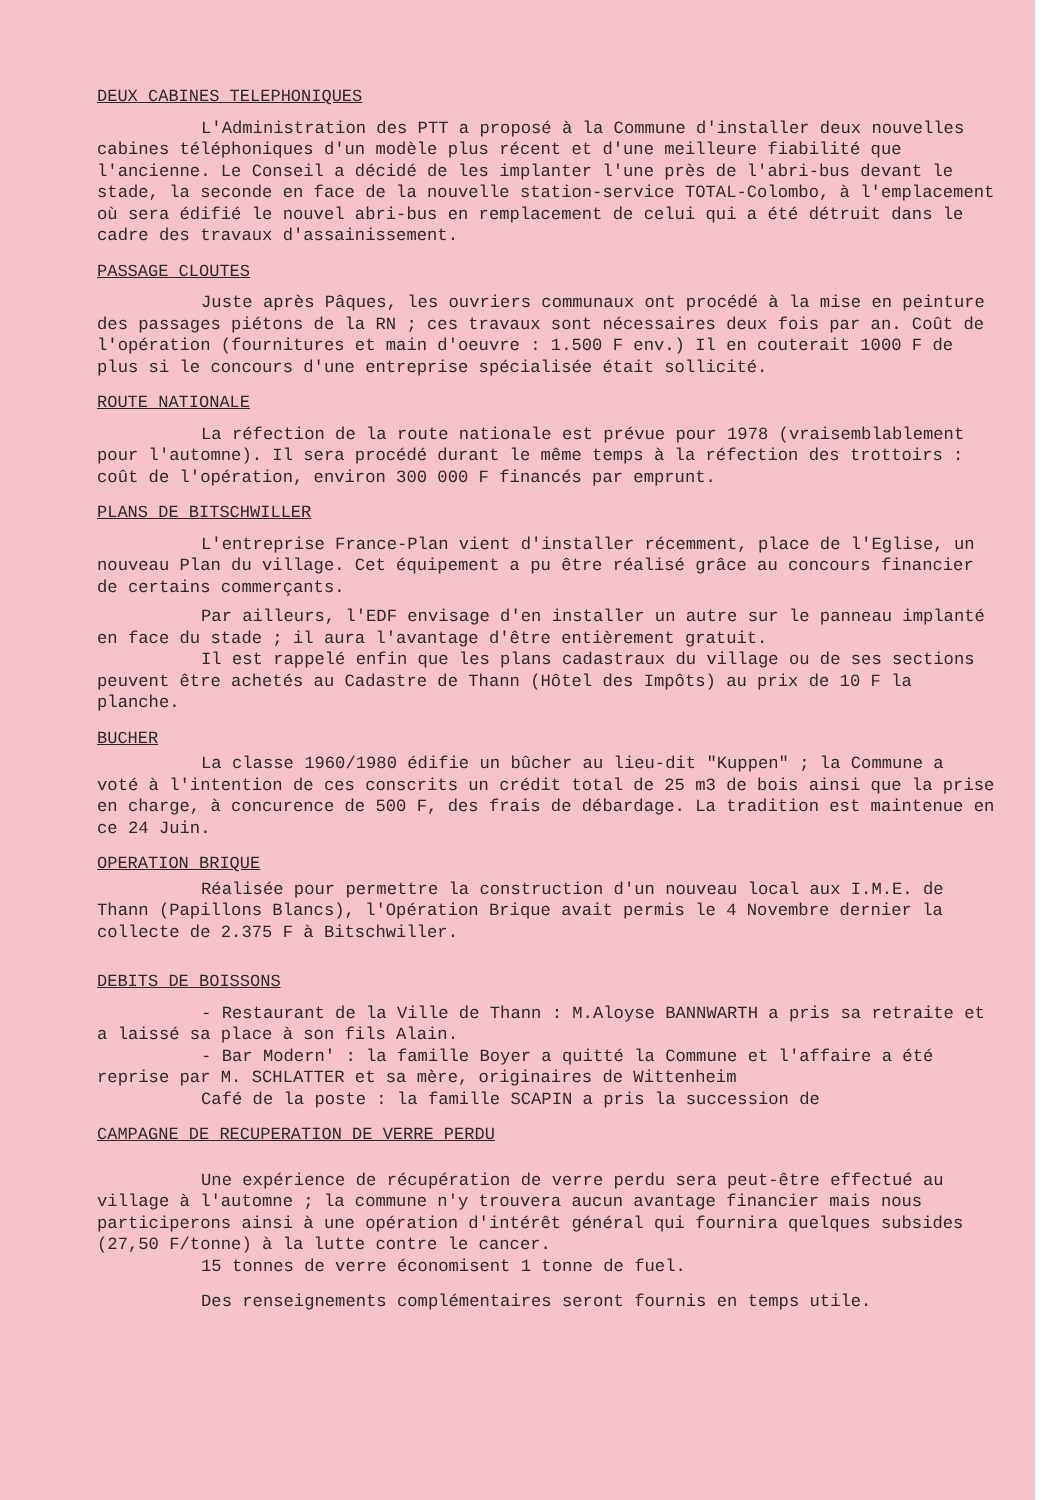DEUX CABINES TELEPHONIQUES
L'Administration des PTT a proposé à la Commune d'installer deux nouvelles cabines téléphoniques d'un modèle plus récent et d'une meilleure fiabilité que l'ancienne. Le Conseil a décidé de les implanter l'une près de l'abri-bus devant le stade, la seconde en face de la nouvelle station-service TOTAL-Colombo, à l'emplacement où sera édifié le nouvel abri-bus en remplacement de celui qui a été détruit dans le cadre des travaux d'assainissement.
PASSAGE CLOUTES
Juste après Pâques, les ouvriers communaux ont procédé à la mise en peinture des passages piétons de la RN ; ces travaux sont nécessaires deux fois par an. Coût de l'opération (fournitures et main d'oeuvre : 1.500 F env.) Il en couterait 1000 F de plus si le concours d'une entreprise spécialisée était sollicité.
ROUTE NATIONALE
La réfection de la route nationale est prévue pour 1978 (vraisemblablement pour l'automne). Il sera procédé durant le même temps à la réfection des trottoirs : coût de l'opération, environ 300 000 F financés par emprunt.
PLANS DE BITSCHWILLER
L'entreprise France-Plan vient d'installer récemment, place de l'Eglise, un nouveau Plan du village. Cet équipement a pu être réalisé grâce au concours financier de certains commerçants.
Par ailleurs, l'EDF envisage d'en installer un autre sur le panneau implanté en face du stade ; il aura l'avantage d'être entièrement gratuit.
Il est rappelé enfin que les plans cadastraux du village ou de ses sections peuvent être achetés au Cadastre de Thann (Hôtel des Impôts) au prix de 10 F la planche.
BUCHER
La classe 1960/1980 édifie un bûcher au lieu-dit "Kuppen" ; la Commune a voté à l'intention de ces conscrits un crédit total de 25 m3 de bois ainsi que la prise en charge, à concurence de 500 F, des frais de débardage. La tradition est maintenue en ce 24 Juin.
OPERATION BRIQUE
Réalisée pour permettre la construction d'un nouveau local aux I.M.E. de Thann (Papillons Blancs), l'Opération Brique avait permis le 4 Novembre dernier la collecte de 2.375 F à Bitschwiller.
DEBITS DE BOISSONS
- Restaurant de la Ville de Thann : M.Aloyse BANNWARTH a pris sa retraite et a laissé sa place à son fils Alain.
- Bar Modern' : la famille Boyer a quitté la Commune et l'affaire a été reprise par M. SCHLATTER et sa mère, originaires de Wittenheim
Café de la poste : la famille SCAPIN a pris la succession de
CAMPAGNE DE RECUPERATION DE VERRE PERDU
Une expérience de récupération de verre perdu sera peut-être effectué au village à l'automne ; la commune n'y trouvera aucun avantage financier mais nous participerons ainsi à une opération d'intérêt général qui fournira quelques subsides (27,50 F/tonne) à la lutte contre le cancer.
15 tonnes de verre économisent 1 tonne de fuel.
Des renseignements complémentaires seront fournis en temps utile.